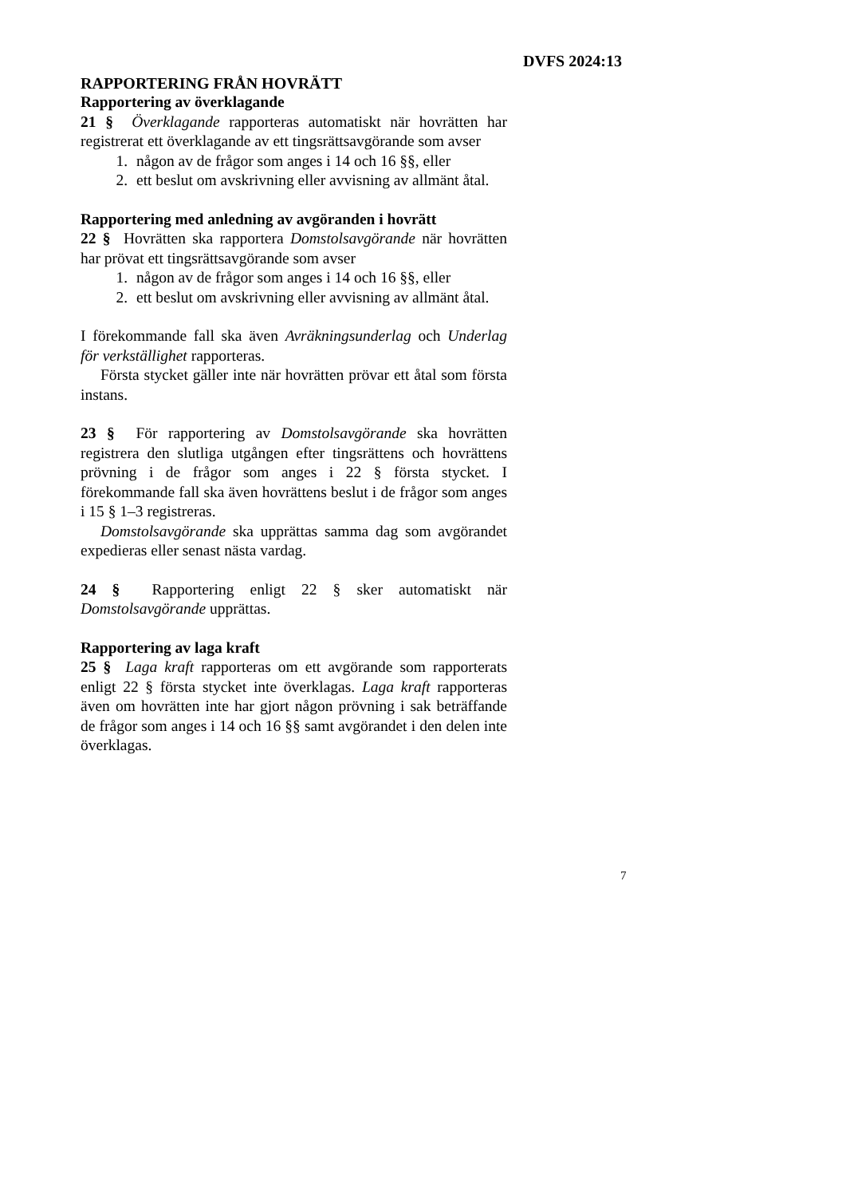DVFS 2024:13
RAPPORTERING FRÅN HOVRÄTT
Rapportering av överklagande
21 § Överklagande rapporteras automatiskt när hovrätten har registrerat ett överklagande av ett tingsrättsavgörande som avser
1. någon av de frågor som anges i 14 och 16 §§, eller
2. ett beslut om avskrivning eller avvisning av allmänt åtal.
Rapportering med anledning av avgöranden i hovrätt
22 § Hovrätten ska rapportera Domstolsavgörande när hovrätten har prövat ett tingsrättsavgörande som avser
1. någon av de frågor som anges i 14 och 16 §§, eller
2. ett beslut om avskrivning eller avvisning av allmänt åtal.
I förekommande fall ska även Avräkningsunderlag och Underlag för verkställighet rapporteras.
Första stycket gäller inte när hovrätten prövar ett åtal som första instans.
23 § För rapportering av Domstolsavgörande ska hovrätten registrera den slutliga utgången efter tingsrättens och hovrättens prövning i de frågor som anges i 22 § första stycket. I förekommande fall ska även hovrättens beslut i de frågor som anges i 15 § 1–3 registreras.
Domstolsavgörande ska upprättas samma dag som avgörandet expedieras eller senast nästa vardag.
24 § Rapportering enligt 22 § sker automatiskt när Domstolsavgörande upprättas.
Rapportering av laga kraft
25 § Laga kraft rapporteras om ett avgörande som rapporterats enligt 22 § första stycket inte överklagas. Laga kraft rapporteras även om hovrätten inte har gjort någon prövning i sak beträffande de frågor som anges i 14 och 16 §§ samt avgörandet i den delen inte överklagas.
7